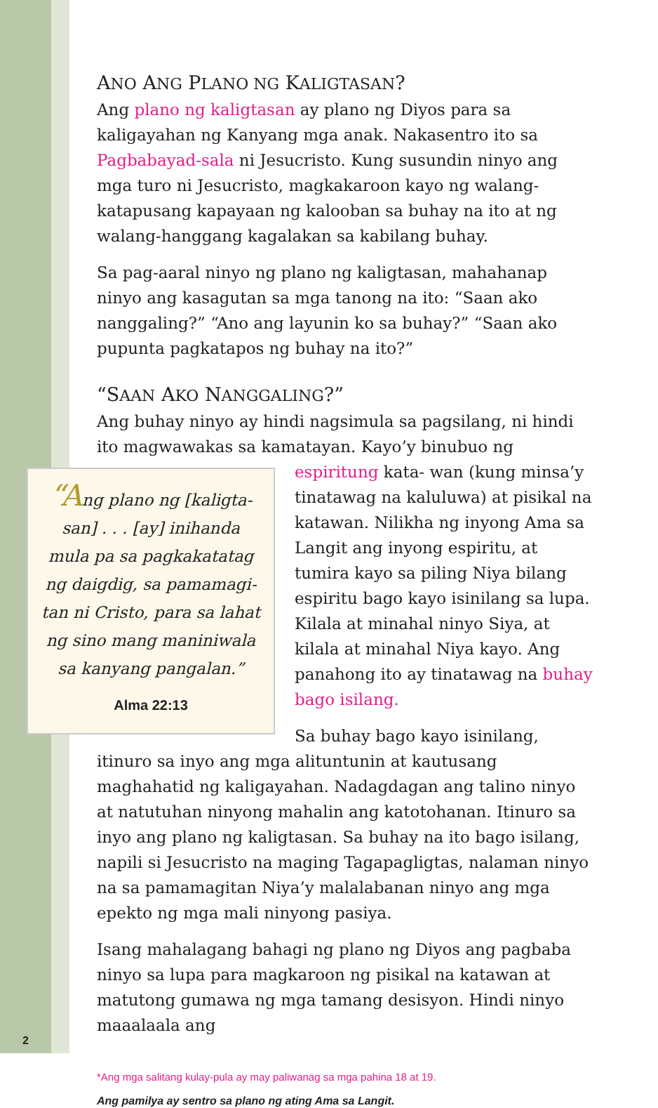ANO ANG PLANO NG KALIGTASAN?
Ang plano ng kaligtasan ay plano ng Diyos para sa kaligayahan ng Kanyang mga anak. Nakasentro ito sa Pagbabayad-sala ni Jesucristo. Kung susundin ninyo ang mga turo ni Jesucristo, magkakaroon kayo ng walang-katapusang kapayaan ng kalooban sa buhay na ito at ng walang-hanggang kagalakan sa kabilang buhay.
Sa pag-aaral ninyo ng plano ng kaligtasan, mahahanap ninyo ang kasagutan sa mga tanong na ito: “Saan ako nanggaling?” “Ano ang layunin ko sa buhay?” “Saan ako pupunta pagkatapos ng buhay na ito?”
“SAAN AKO NANGGALING?”
Ang buhay ninyo ay hindi nagsimula sa pagsilang, ni hindi ito magwawakas sa kamatayan. Kayo’y binubuo ng espiritung kata- “Ang plano ng [kaligta-
san] . . . [ay] inihanda
mula pa sa pagkakatatag
ng daigdig, sa pamamagi-
tan ni Cristo, para sa lahat
ng sino mang maniniwala
sa kanyang pangalan.”
Alma 22:13 wan (kung minsa’y tinatawag na kaluluwa) at pisikal na katawan. Nilikha ng inyong Ama sa Langit ang inyong espiritu, at tumira kayo sa piling Niya bilang espiritu bago kayo isinilang sa lupa. Kilala at minahal ninyo Siya, at kilala at minahal Niya kayo. Ang panahong ito ay tinatawag na buhay bago isilang.
Sa buhay bago kayo isinilang, itinuro sa inyo ang mga alituntunin at kautusang maghahatid ng kaligayahan. Nadagdagan ang talino ninyo at natutuhan ninyong mahalin ang katotohanan. Itinuro sa inyo ang plano ng kaligtasan. Sa buhay na ito bago isilang, napili si Jesucristo na maging Tagapagligtas, nalaman ninyo na sa pamamagitan Niya’y malalabanan ninyo ang mga epekto ng mga mali ninyong pasiya.
Isang mahalagang bahagi ng plano ng Diyos ang pagbaba ninyo sa lupa para magkaroon ng pisikal na katawan at matutong gumawa ng mga tamang desisyon. Hindi ninyo maaalaala ang
*Ang mga salitang kulay-pula ay may paliwanag sa mga pahina 18 at 19.
Ang pamilya ay sentro sa plano ng ating Ama sa Langit.
2